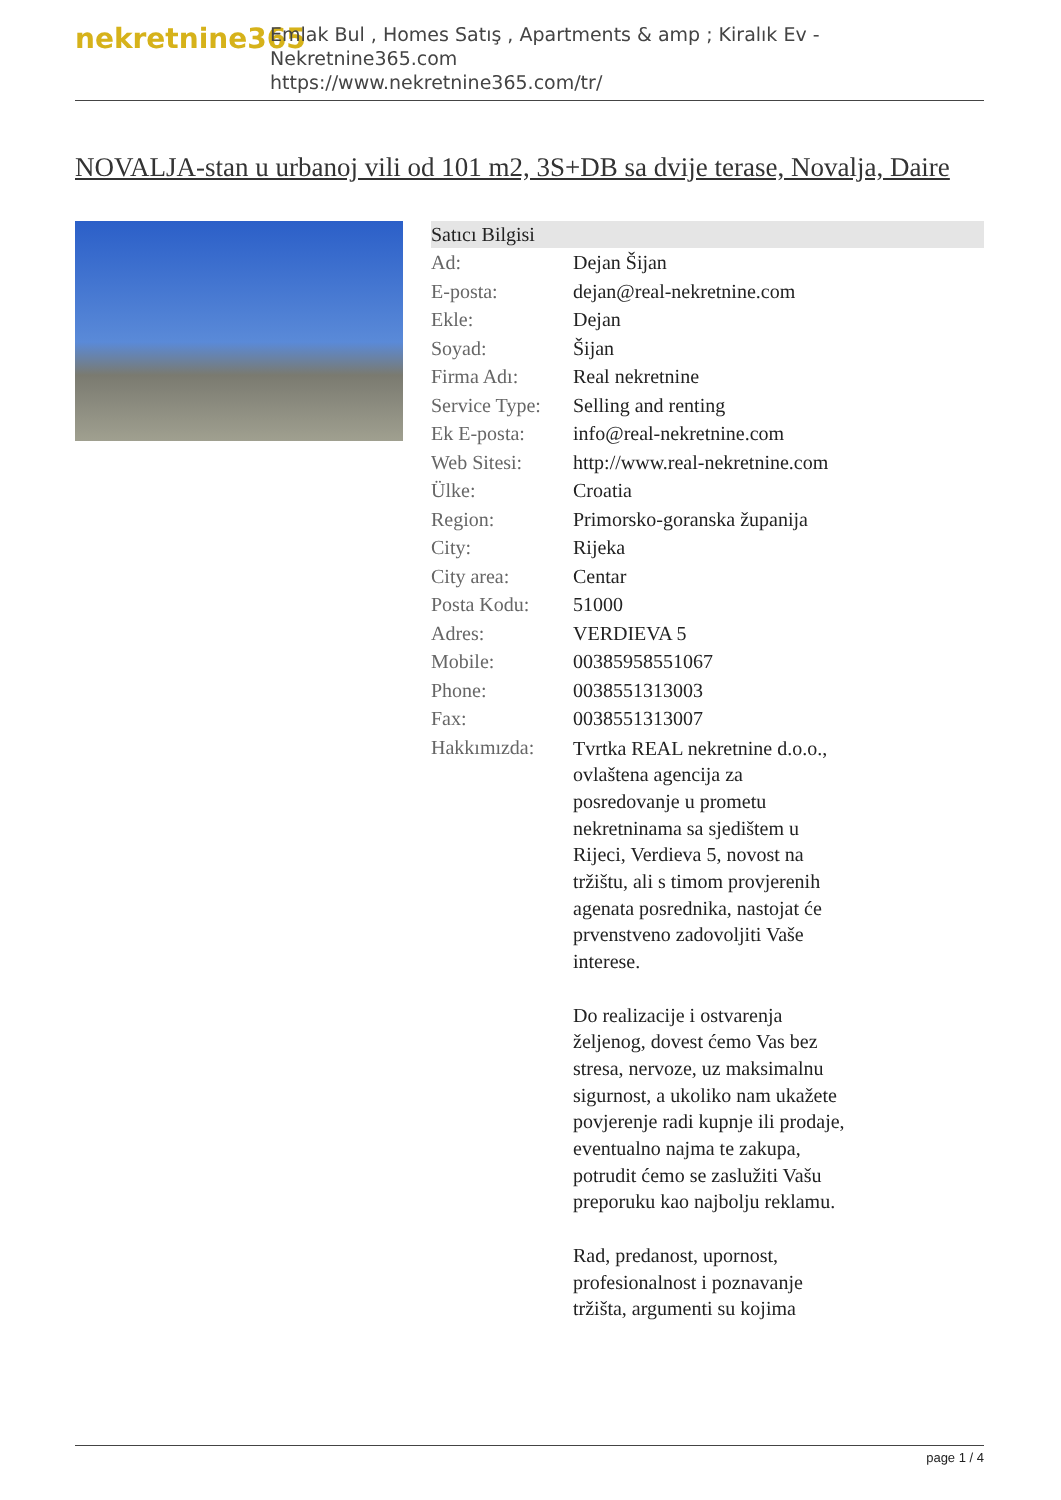nekretnine365
Emlak Bul , Homes Satış , Apartments & amp ; Kiralık Ev - Nekretnine365.com
https://www.nekretnine365.com/tr/
NOVALJA-stan u urbanoj vili od 101 m2, 3S+DB sa dvije terase, Novalja, Daire
| Satıcı Bilgisi | |
| --- | --- |
| Ad: | Dejan Šijan |
| E-posta: | dejan@real-nekretnine.com |
| Ekle: | Dejan |
| Soyad: | Šijan |
| Firma Adı: | Real nekretnine |
| Service Type: | Selling and renting |
| Ek E-posta: | info@real-nekretnine.com |
| Web Sitesi: | http://www.real-nekretnine.com |
| Ülke: | Croatia |
| Region: | Primorsko-goranska županija |
| City: | Rijeka |
| City area: | Centar |
| Posta Kodu: | 51000 |
| Adres: | VERDIEVA 5 |
| Mobile: | 00385958551067 |
| Phone: | 0038551313003 |
| Fax: | 0038551313007 |
| Hakkımızda: | Tvrtka REAL nekretnine d.o.o., ovlaštena agencija za posredovanje u prometu nekretninama sa sjedištem u Rijeci, Verdieva 5, novost na tržištu, ali s timom provjerenih agenata posrednika, nastojat će prvenstveno zadovoljiti Vaše interese. Do realizacije i ostvarenja željenog, dovest ćemo Vas bez stresa, nervoze, uz maksimalnu sigurnost, a ukoliko nam ukažete povjerenje radi kupnje ili prodaje, eventualno najma te zakupa, potrudit ćemo se zaslužiti Vašu preporuku kao najbolju reklamu. Rad, predanost, upornost, profesionalnost i poznavanje tržišta, argumenti su kojima |
page 1 / 4